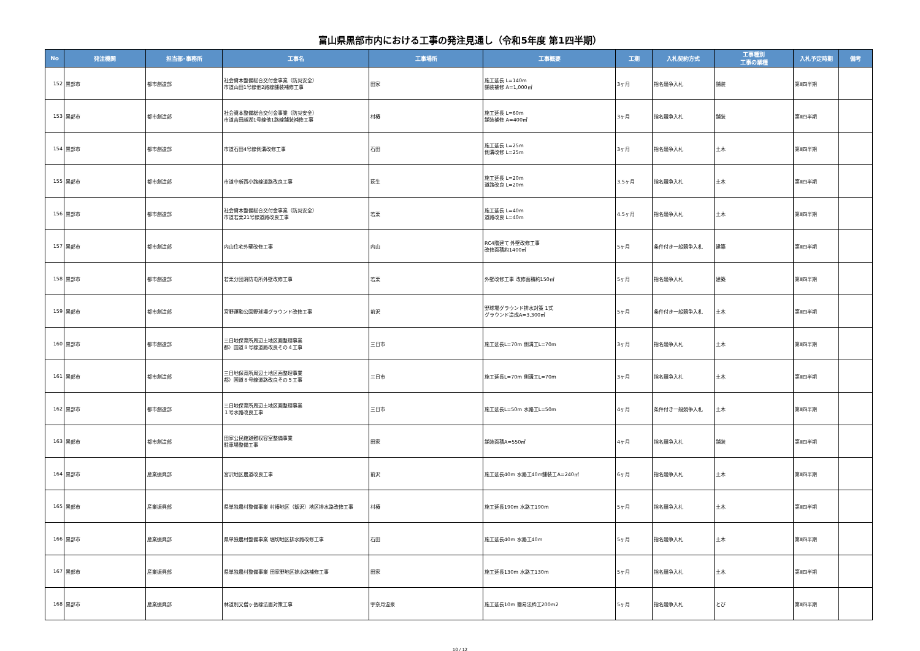富山県黒部市内における工事の発注見通し（令和5年度 第1四半期）
| No | 発注機関 | 担当部･事務所 | 工事名 | 工事場所 | 工事概要 | 工期 | 入札契約方式 | 工事種別 工事の業種 | 入札予定時期 | 備考 |
| --- | --- | --- | --- | --- | --- | --- | --- | --- | --- | --- |
| 152 | 黒部市 | 都市創造部 | 社会資本整備総合交付金事業（防災安全） 市道山田1号線他2路線舗装補修工事 | 田家 | 施工延長 L=140m 舗装補修 A=1,000㎡ | 3ヶ月 | 指名競争入札 | 舗装 | 第Ⅱ四半期 | |
| 153 | 黒部市 | 都市創造部 | 社会資本整備総合交付金事業（防災安全） 市道吉田越湖1号線他1路線舗装補修工事 | 村椿 | 施工延長 L=60m 舗装補修 A=400㎡ | 3ヶ月 | 指名競争入札 | 舗装 | 第Ⅱ四半期 | |
| 154 | 黒部市 | 都市創造部 | 市道石田4号線側溝改修工事 | 石田 | 施工延長 L=25m 側溝改修 L=25m | 3ヶ月 | 指名競争入札 | 土木 | 第Ⅱ四半期 | |
| 155 | 黒部市 | 都市創造部 | 市道中新西小路線道路改良工事 | 荻生 | 施工延長 L=20m 道路改良 L=20m | 3.5ヶ月 | 指名競争入札 | 土木 | 第Ⅱ四半期 | |
| 156 | 黒部市 | 都市創造部 | 社会資本整備総合交付金事業（防災安全） 市道若栗21号線道路改良工事 | 若栗 | 施工延長 L=40m 道路改良 L=40m | 4.5ヶ月 | 指名競争入札 | 土木 | 第Ⅱ四半期 | |
| 157 | 黒部市 | 都市創造部 | 内山住宅外壁改修工事 | 内山 | RC4階建て 外壁改修工事 改修面積約1400㎡ | 5ヶ月 | 条件付き一般競争入札 | 建築 | 第Ⅱ四半期 | |
| 158 | 黒部市 | 都市創造部 | 若栗分団消防屯所外壁改修工事 | 若栗 | 外壁改修工事 改修面積約150㎡ | 5ヶ月 | 指名競争入札 | 建築 | 第Ⅱ四半期 | |
| 159 | 黒部市 | 都市創造部 | 宮野運動公園野球場グラウンド改修工事 | 前沢 | 野球場グラウンド排水対策 1式 グラウンド造成A=3,300㎡ | 5ヶ月 | 条件付き一般競争入札 | 土木 | 第Ⅱ四半期 | |
| 160 | 黒部市 | 都市創造部 | 三日地保育所周辺土地区画整理事業 都）国道８号線道路改良その４工事 | 三日市 | 施工延長L=70m 側溝工L=70m | 3ヶ月 | 指名競争入札 | 土木 | 第Ⅱ四半期 | |
| 161 | 黒部市 | 都市創造部 | 三日地保育所周辺土地区画整理事業 都）国道８号線道路改良その５工事 | 三日市 | 施工延長L=70m 側溝工L=70m | 3ヶ月 | 指名競争入札 | 土木 | 第Ⅱ四半期 | |
| 162 | 黒部市 | 都市創造部 | 三日地保育所周辺土地区画整理事業 １号水路改良工事 | 三日市 | 施工延長L=50m 水路工L=50m | 4ヶ月 | 条件付き一般競争入札 | 土木 | 第Ⅱ四半期 | |
| 163 | 黒部市 | 都市創造部 | 田家公民館避難収容室整備事業 駐車場整備工事 | 田家 | 舗装面積A=550㎡ | 4ヶ月 | 指名競争入札 | 舗装 | 第Ⅱ四半期 | |
| 164 | 黒部市 | 産業振興部 | 宮沢地区農道改良工事 | 前沢 | 施工延長40m 水路工40m舗装工A=240㎡ | 6ヶ月 | 指名競争入札 | 土木 | 第Ⅱ四半期 | |
| 165 | 黒部市 | 産業振興部 | 県単独農村整備事業 村椿地区（飯沢）地区排水路改修工事 | 村椿 | 施工延長190m 水路工190m | 5ヶ月 | 指名競争入札 | 土木 | 第Ⅱ四半期 | |
| 166 | 黒部市 | 産業振興部 | 県単独農村整備事業 堀切地区排水路改修工事 | 石田 | 施工延長40m 水路工40m | 5ヶ月 | 指名競争入札 | 土木 | 第Ⅱ四半期 | |
| 167 | 黒部市 | 産業振興部 | 県単独農村整備事業 田家野地区排水路補修工事 | 田家 | 施工延長130m 水路工130m | 5ヶ月 | 指名競争入札 | 土木 | 第Ⅱ四半期 | |
| 168 | 黒部市 | 産業振興部 | 林道別又僧ヶ岳線法面対策工事 | 宇奈月温泉 | 施工延長10m 簡易法枠工200m2 | 5ヶ月 | 指名競争入札 | とび | 第Ⅱ四半期 | |
10 / 12